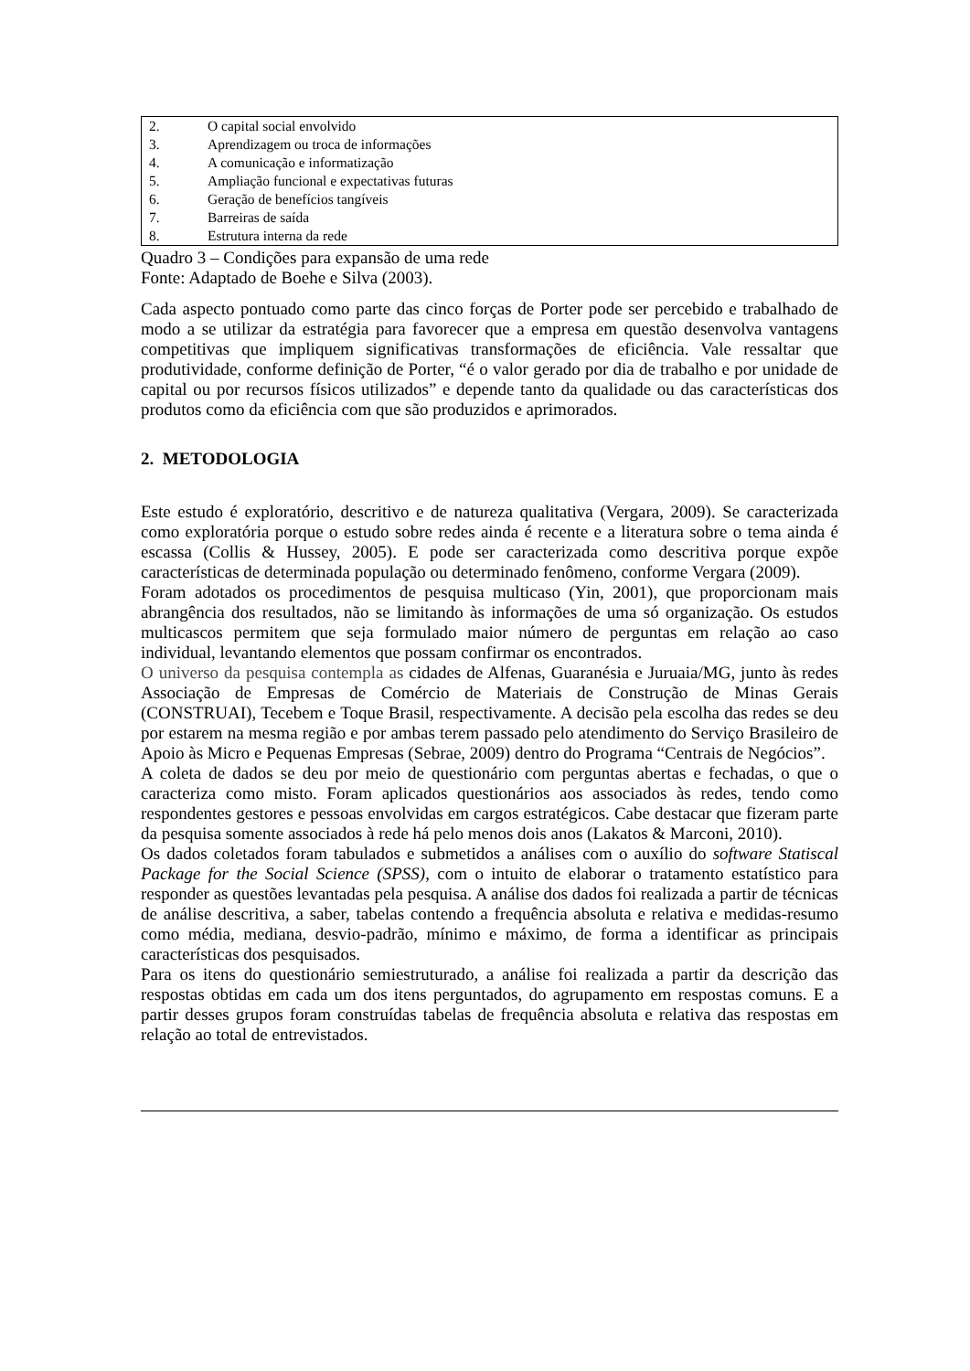| 2. | O capital social envolvido |
| 3. | Aprendizagem ou troca de informações |
| 4. | A comunicação e informatização |
| 5. | Ampliação funcional e expectativas futuras |
| 6. | Geração de benefícios tangíveis |
| 7. | Barreiras de saída |
| 8. | Estrutura interna da rede |
Quadro 3 – Condições para expansão de uma rede
Fonte: Adaptado de Boehe e Silva (2003).
Cada aspecto pontuado como parte das cinco forças de Porter pode ser percebido e trabalhado de modo a se utilizar da estratégia para favorecer que a empresa em questão desenvolva vantagens competitivas que impliquem significativas transformações de eficiência. Vale ressaltar que produtividade, conforme definição de Porter, “é o valor gerado por dia de trabalho e por unidade de capital ou por recursos físicos utilizados” e depende tanto da qualidade ou das características dos produtos como da eficiência com que são produzidos e aprimorados.
2. METODOLOGIA
Este estudo é exploratório, descritivo e de natureza qualitativa (Vergara, 2009). Se caracterizada como exploratória porque o estudo sobre redes ainda é recente e a literatura sobre o tema ainda é escassa (Collis & Hussey, 2005). E pode ser caracterizada como descritiva porque expõe características de determinada população ou determinado fenômeno, conforme Vergara (2009).
Foram adotados os procedimentos de pesquisa multicaso (Yin, 2001), que proporcionam mais abrangência dos resultados, não se limitando às informações de uma só organização. Os estudos multicascos permitem que seja formulado maior número de perguntas em relação ao caso individual, levantando elementos que possam confirmar os encontrados.
O universo da pesquisa contempla as cidades de Alfenas, Guaranésia e Juruaia/MG, junto às redes Associação de Empresas de Comércio de Materiais de Construção de Minas Gerais (CONSTRUAI), Tecebem e Toque Brasil, respectivamente. A decisão pela escolha das redes se deu por estarem na mesma região e por ambas terem passado pelo atendimento do Serviço Brasileiro de Apoio às Micro e Pequenas Empresas (Sebrae, 2009) dentro do Programa “Centrais de Negócios”.
A coleta de dados se deu por meio de questionário com perguntas abertas e fechadas, o que o caracteriza como misto. Foram aplicados questionários aos associados às redes, tendo como respondentes gestores e pessoas envolvidas em cargos estratégicos. Cabe destacar que fizeram parte da pesquisa somente associados à rede há pelo menos dois anos (Lakatos & Marconi, 2010).
Os dados coletados foram tabulados e submetidos a análises com o auxílio do software Statiscal Package for the Social Science (SPSS), com o intuito de elaborar o tratamento estatístico para responder as questões levantadas pela pesquisa. A análise dos dados foi realizada a partir de técnicas de análise descritiva, a saber, tabelas contendo a frequência absoluta e relativa e medidas-resumo como média, mediana, desvio-padrão, mínimo e máximo, de forma a identificar as principais características dos pesquisados.
Para os itens do questionário semiestruturado, a análise foi realizada a partir da descrição das respostas obtidas em cada um dos itens perguntados, do agrupamento em respostas comuns. E a partir desses grupos foram construídas tabelas de frequência absoluta e relativa das respostas em relação ao total de entrevistados.